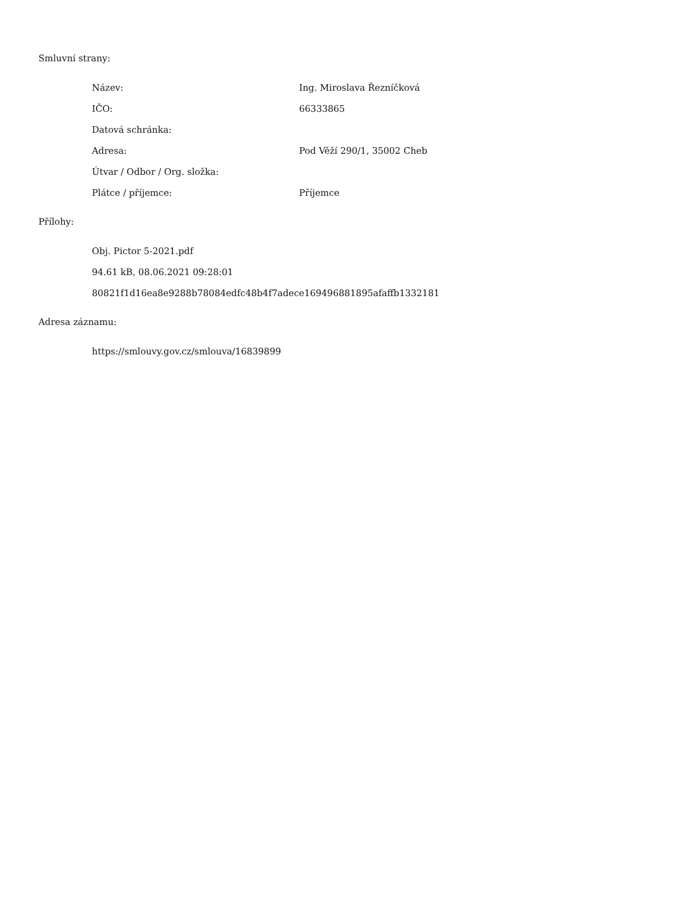Smluvní strany:
| Název: | Ing. Miroslava Řezníčková |
| IČO: | 66333865 |
| Datová schránka: | |
| Adresa: | Pod Věží 290/1, 35002 Cheb |
| Útvar / Odbor / Org. složka: | |
| Plátce / příjemce: | Příjemce |
Přílohy:
| Obj. Pictor 5-2021.pdf |
| 94.61 kB, 08.06.2021 09:28:01 |
| 80821f1d16ea8e9288b78084edfc48b4f7adece169496881895afaffb1332181 |
Adresa záznamu:
| https://smlouvy.gov.cz/smlouva/16839899 |